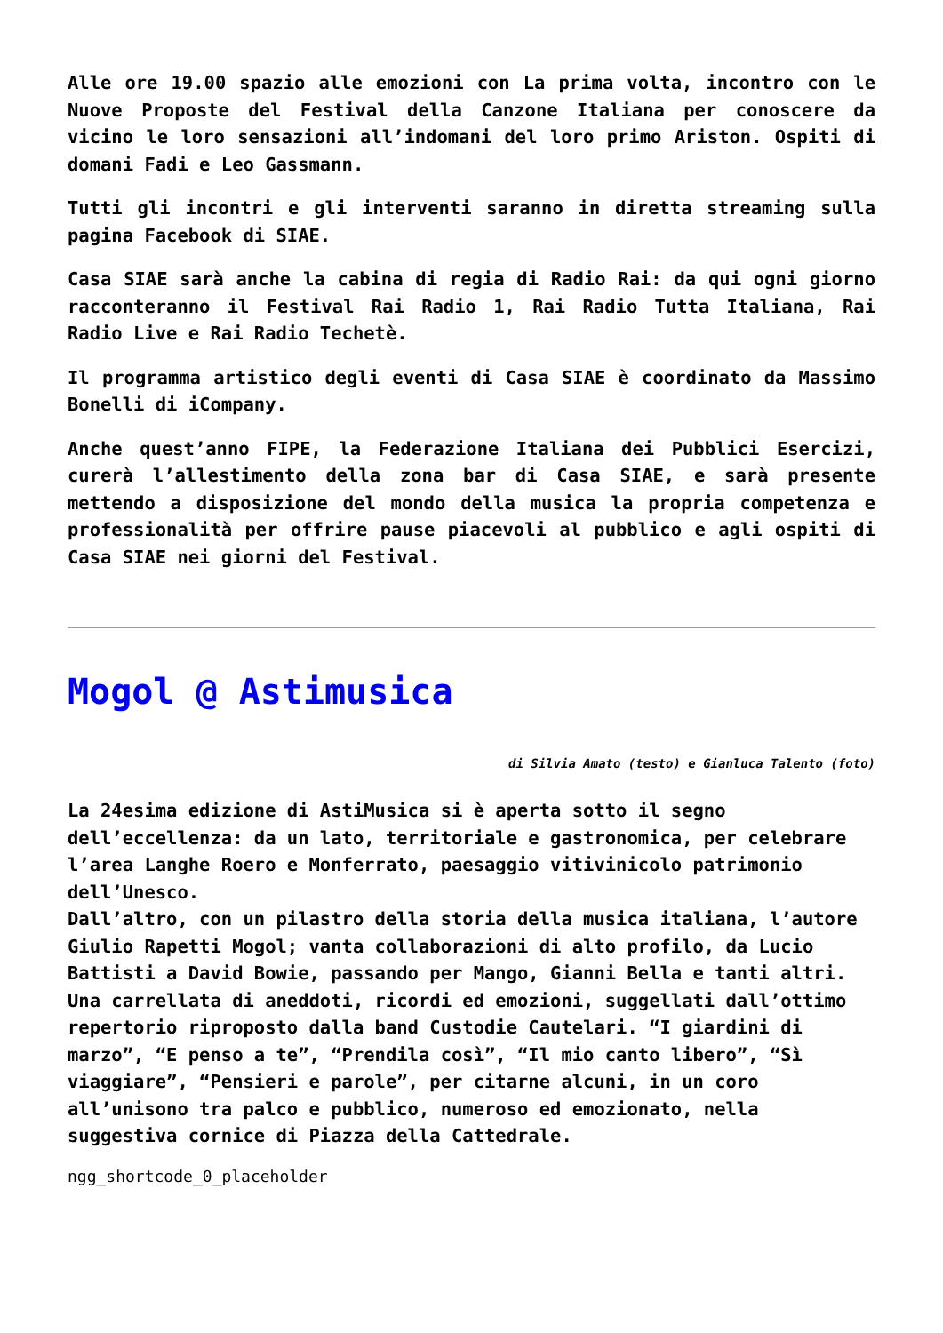Alle ore 19.00 spazio alle emozioni con La prima volta, incontro con le Nuove Proposte del Festival della Canzone Italiana per conoscere da vicino le loro sensazioni all’indomani del loro primo Ariston. Ospiti di domani Fadi e Leo Gassmann.
Tutti gli incontri e gli interventi saranno in diretta streaming sulla pagina Facebook di SIAE.
Casa SIAE sarà anche la cabina di regia di Radio Rai: da qui ogni giorno racconteranno il Festival Rai Radio 1, Rai Radio Tutta Italiana, Rai Radio Live e Rai Radio Techetè.
Il programma artistico degli eventi di Casa SIAE è coordinato da Massimo Bonelli di iCompany.
Anche quest’anno FIPE, la Federazione Italiana dei Pubblici Esercizi, curerà l’allestimento della zona bar di Casa SIAE, e sarà presente mettendo a disposizione del mondo della musica la propria competenza e professionalità per offrire pause piacevoli al pubblico e agli ospiti di Casa SIAE nei giorni del Festival.
Mogol @ Astimusica
di Silvia Amato (testo) e Gianluca Talento (foto)
La 24esima edizione di AstiMusica si è aperta sotto il segno dell’eccellenza: da un lato, territoriale e gastronomica, per celebrare l’area Langhe Roero e Monferrato, paesaggio vitivinicolo patrimonio dell’Unesco.
Dall’altro, con un pilastro della storia della musica italiana, l’autore Giulio Rapetti Mogol; vanta collaborazioni di alto profilo, da Lucio Battisti a David Bowie, passando per Mango, Gianni Bella e tanti altri.
Una carrellata di aneddoti, ricordi ed emozioni, suggellati dall’ottimo repertorio riproposto dalla band Custodie Cautelari. “I giardini di marzo”, “E penso a te”, “Prendila così”, “Il mio canto libero”, “Sì viaggiare”, “Pensieri e parole”, per citarne alcuni, in un coro all’unisono tra palco e pubblico, numeroso ed emozionato, nella suggestiva cornice di Piazza della Cattedrale.
ngg_shortcode_0_placeholder